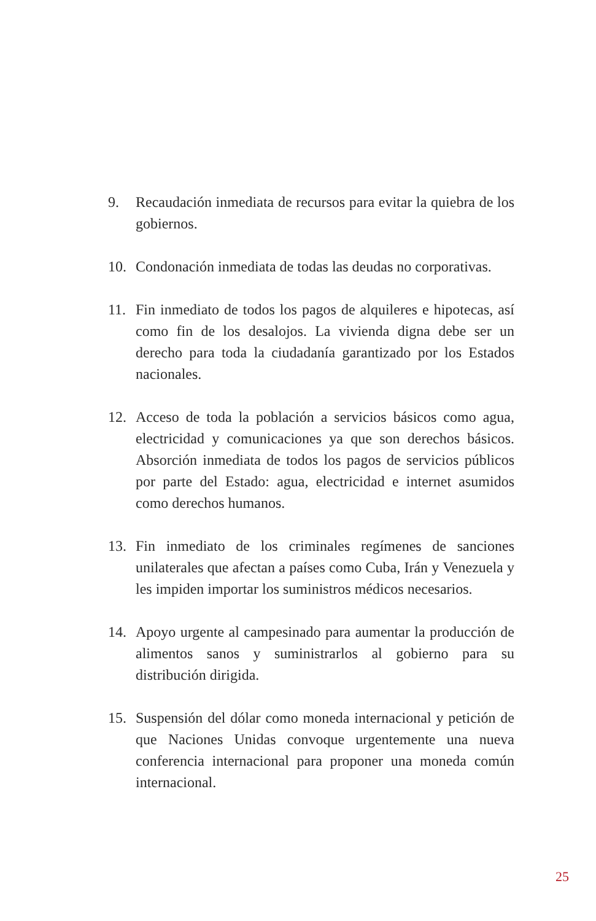9. Recaudación inmediata de recursos para evitar la quiebra de los gobiernos.
10. Condonación inmediata de todas las deudas no corporativas.
11. Fin inmediato de todos los pagos de alquileres e hipotecas, así como fin de los desalojos. La vivienda digna debe ser un derecho para toda la ciudadanía garantizado por los Estados nacionales.
12. Acceso de toda la población a servicios básicos como agua, electricidad y comunicaciones ya que son derechos básicos. Absorción inmediata de todos los pagos de servicios públicos por parte del Estado: agua, electricidad e internet asumidos como derechos humanos.
13. Fin inmediato de los criminales regímenes de sanciones unilaterales que afectan a países como Cuba, Irán y Venezuela y les impiden importar los suministros médicos necesarios.
14. Apoyo urgente al campesinado para aumentar la producción de alimentos sanos y suministrarlos al gobierno para su distribución dirigida.
15. Suspensión del dólar como moneda internacional y petición de que Naciones Unidas convoque urgentemente una nueva conferencia internacional para proponer una moneda común internacional.
25